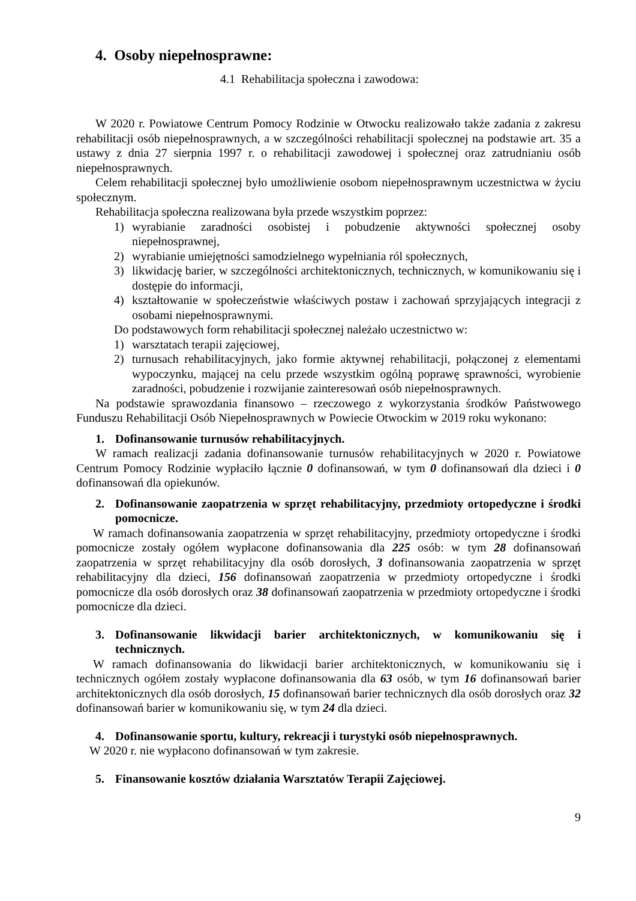4. Osoby niepełnosprawne:
4.1 Rehabilitacja społeczna i zawodowa:
W 2020 r. Powiatowe Centrum Pomocy Rodzinie w Otwocku realizowało także zadania z zakresu rehabilitacji osób niepełnosprawnych, a w szczególności rehabilitacji społecznej na podstawie art. 35 a ustawy z dnia 27 sierpnia 1997 r. o rehabilitacji zawodowej i społecznej oraz zatrudnianiu osób niepełnosprawnych.
Celem rehabilitacji społecznej było umożliwienie osobom niepełnosprawnym uczestnictwa w życiu społecznym.
Rehabilitacja społeczna realizowana była przede wszystkim poprzez:
1) wyrabianie zaradności osobistej i pobudzenie aktywności społecznej osoby niepełnosprawnej,
2) wyrabianie umiejętności samodzielnego wypełniania ról społecznych,
3) likwidację barier, w szczególności architektonicznych, technicznych, w komunikowaniu się i dostępie do informacji,
4) kształtowanie w społeczeństwie właściwych postaw i zachowań sprzyjających integracji z osobami niepełnosprawnymi.
Do podstawowych form rehabilitacji społecznej należało uczestnictwo w:
1) warsztatach terapii zajęciowej,
2) turnusach rehabilitacyjnych, jako formie aktywnej rehabilitacji, połączonej z elementami wypoczynku, mającej na celu przede wszystkim ogólną poprawę sprawności, wyrobienie zaradności, pobudzenie i rozwijanie zainteresowań osób niepełnosprawnych.
Na podstawie sprawozdania finansowo – rzeczowego z wykorzystania środków Państwowego Funduszu Rehabilitacji Osób Niepełnosprawnych w Powiecie Otwockim w 2019 roku wykonano:
1. Dofinansowanie turnusów rehabilitacyjnych.
W ramach realizacji zadania dofinansowanie turnusów rehabilitacyjnych w 2020 r. Powiatowe Centrum Pomocy Rodzinie wypłaciło łącznie 0 dofinansowań, w tym 0 dofinansowań dla dzieci i 0 dofinansowań dla opiekunów.
2. Dofinansowanie zaopatrzenia w sprzęt rehabilitacyjny, przedmioty ortopedyczne i środki pomocnicze.
W ramach dofinansowania zaopatrzenia w sprzęt rehabilitacyjny, przedmioty ortopedyczne i środki pomocnicze zostały ogółem wypłacone dofinansowania dla 225 osób: w tym 28 dofinansowań zaopatrzenia w sprzęt rehabilitacyjny dla osób dorosłych, 3 dofinansowania zaopatrzenia w sprzęt rehabilitacyjny dla dzieci, 156 dofinansowań zaopatrzenia w przedmioty ortopedyczne i środki pomocnicze dla osób dorosłych oraz 38 dofinansowań zaopatrzenia w przedmioty ortopedyczne i środki pomocnicze dla dzieci.
3. Dofinansowanie likwidacji barier architektonicznych, w komunikowaniu się i technicznych.
W ramach dofinansowania do likwidacji barier architektonicznych, w komunikowaniu się i technicznych ogółem zostały wypłacone dofinansowania dla 63 osób, w tym 16 dofinansowań barier architektonicznych dla osób dorosłych, 15 dofinansowań barier technicznych dla osób dorosłych oraz 32 dofinansowań barier w komunikowaniu się, w tym 24 dla dzieci.
4. Dofinansowanie sportu, kultury, rekreacji i turystyki osób niepełnosprawnych.
W 2020 r. nie wypłacono dofinansowań w tym zakresie.
5. Finansowanie kosztów działania Warsztatów Terapii Zajęciowej.
9